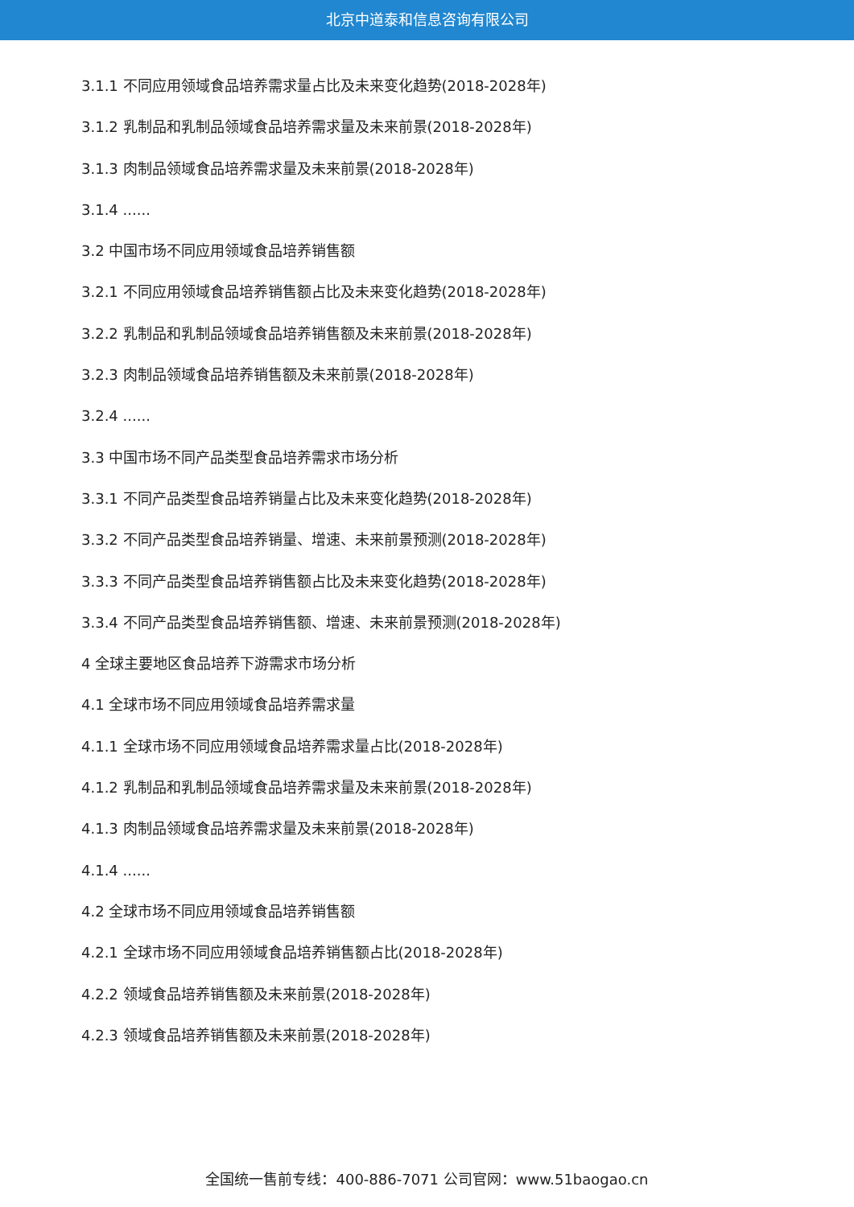北京中道泰和信息咨询有限公司
3.1.1 不同应用领域食品培养需求量占比及未来变化趋势(2018-2028年)
3.1.2 乳制品和乳制品领域食品培养需求量及未来前景(2018-2028年)
3.1.3 肉制品领域食品培养需求量及未来前景(2018-2028年)
3.1.4 ......
3.2 中国市场不同应用领域食品培养销售额
3.2.1 不同应用领域食品培养销售额占比及未来变化趋势(2018-2028年)
3.2.2 乳制品和乳制品领域食品培养销售额及未来前景(2018-2028年)
3.2.3 肉制品领域食品培养销售额及未来前景(2018-2028年)
3.2.4 ......
3.3 中国市场不同产品类型食品培养需求市场分析
3.3.1 不同产品类型食品培养销量占比及未来变化趋势(2018-2028年)
3.3.2 不同产品类型食品培养销量、增速、未来前景预测(2018-2028年)
3.3.3 不同产品类型食品培养销售额占比及未来变化趋势(2018-2028年)
3.3.4 不同产品类型食品培养销售额、增速、未来前景预测(2018-2028年)
4 全球主要地区食品培养下游需求市场分析
4.1 全球市场不同应用领域食品培养需求量
4.1.1 全球市场不同应用领域食品培养需求量占比(2018-2028年)
4.1.2 乳制品和乳制品领域食品培养需求量及未来前景(2018-2028年)
4.1.3 肉制品领域食品培养需求量及未来前景(2018-2028年)
4.1.4 ......
4.2 全球市场不同应用领域食品培养销售额
4.2.1 全球市场不同应用领域食品培养销售额占比(2018-2028年)
4.2.2 领域食品培养销售额及未来前景(2018-2028年)
4.2.3 领域食品培养销售额及未来前景(2018-2028年)
全国统一售前专线：400-886-7071 公司官网：www.51baogao.cn